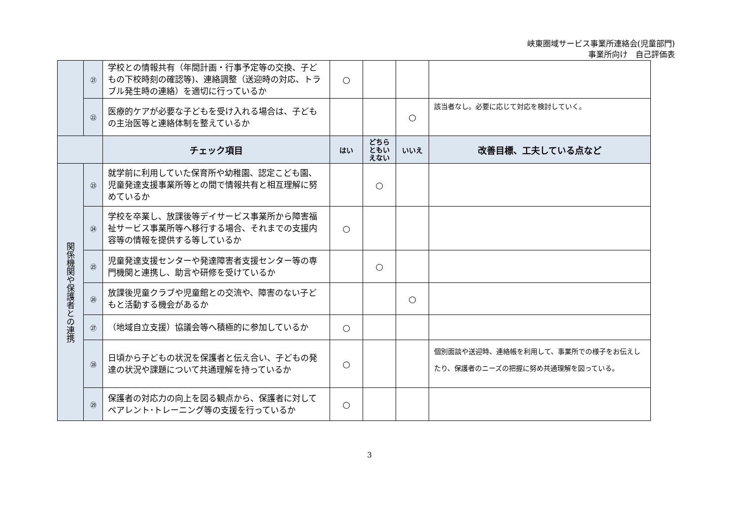峡東圏域サービス事業所連絡会(児童部門)
事業所向け　自己評価表
| | ㉑ | 学校との情報共有（年間計画・行事予定等の交換、子どもの下校時刻の確認等)、連絡調整（送迎時の対応、トラブル発生時の連絡）を適切に行っているか | ○ | | | |
| | ㉒ | 医療的ケアが必要な子どもを受け入れる場合は、子どもの主治医等と連絡体制を整えているか | | | ○ | 該当者なし。必要に応じて対応を検討していく。 |
| | | チェック項目 | はい | どちら ともい えない | いいえ | 改善目標、工夫している点など |
| 関係機関や保護者との連携 | ㉓ | 就学前に利用していた保育所や幼稚園、認定こども園、児童発達支援事業所等との間で情報共有と相互理解に努めているか | | ○ | | |
| | ㉔ | 学校を卒業し、放課後等デイサービス事業所から障害福祉サービス事業所等へ移行する場合、それまでの支援内容等の情報を提供する等しているか | ○ | | | |
| | ㉕ | 児童発達支援センターや発達障害者支援センター等の専門機関と連携し、助言や研修を受けているか | | ○ | | |
| | ㉖ | 放課後児童クラブや児童館との交流や、障害のない子どもと活動する機会があるか | | | ○ | |
| | ㉗ | （地域自立支援）協議会等へ積極的に参加しているか | ○ | | | |
| | ㉘ | 日頃から子どもの状況を保護者と伝え合い、子どもの発達の状況や課題について共通理解を持っているか | ○ | | | 個別面談や送迎時、連絡帳を利用して、事業所での様子をお伝えしたり、保護者のニーズの把握に努め共通理解を図っている。 |
| | ㉙ | 保護者の対応力の向上を図る観点から、保護者に対してペアレント･トレーニング等の支援を行っているか | ○ | | | |
3